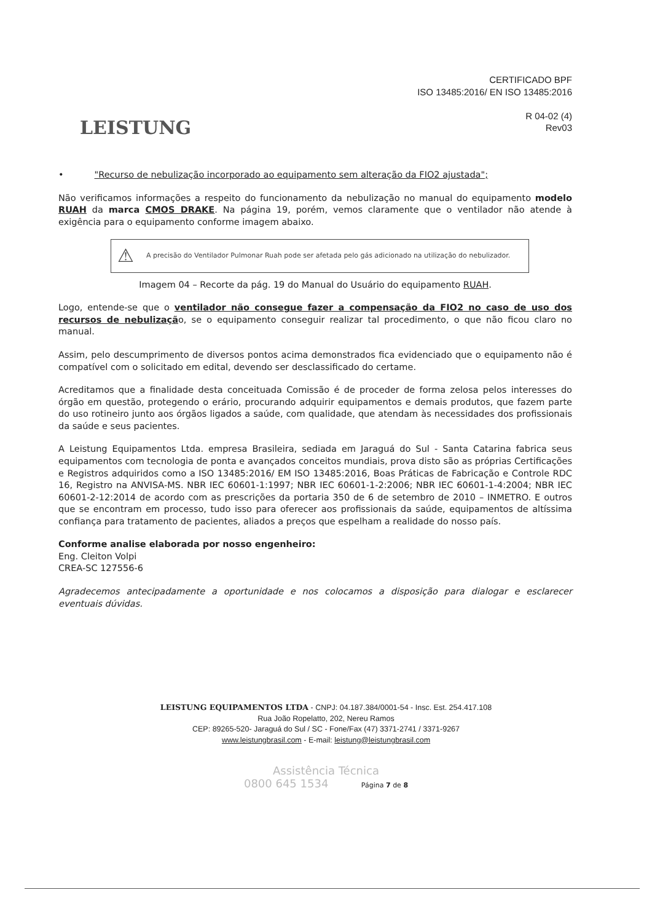LEISTUNG
CERTIFICADO BPF
ISO 13485:2016/ EN ISO 13485:2016
R 04-02 (4)
Rev03
• "Recurso de nebulização incorporado ao equipamento sem alteração da FIO2 ajustada";
Não verificamos informações a respeito do funcionamento da nebulização no manual do equipamento modelo RUAH da marca CMOS DRAKE. Na página 19, porém, vemos claramente que o ventilador não atende à exigência para o equipamento conforme imagem abaixo.
⚠ A precisão do Ventilador Pulmonar Ruah pode ser afetada pelo gás adicionado na utilização do nebulizador.
Imagem 04 – Recorte da pág. 19 do Manual do Usuário do equipamento RUAH.
Logo, entende-se que o ventilador não consegue fazer a compensação da FIO2 no caso de uso dos recursos de nebulização, se o equipamento conseguir realizar tal procedimento, o que não ficou claro no manual.
Assim, pelo descumprimento de diversos pontos acima demonstrados fica evidenciado que o equipamento não é compatível com o solicitado em edital, devendo ser desclassificado do certame.
Acreditamos que a finalidade desta conceituada Comissão é de proceder de forma zelosa pelos interesses do órgão em questão, protegendo o erário, procurando adquirir equipamentos e demais produtos, que fazem parte do uso rotineiro junto aos órgãos ligados a saúde, com qualidade, que atendam às necessidades dos profissionais da saúde e seus pacientes.
A Leistung Equipamentos Ltda. empresa Brasileira, sediada em Jaraguá do Sul - Santa Catarina fabrica seus equipamentos com tecnologia de ponta e avançados conceitos mundiais, prova disto são as próprias Certificações e Registros adquiridos como a ISO 13485:2016/ EM ISO 13485:2016, Boas Práticas de Fabricação e Controle RDC 16, Registro na ANVISA-MS. NBR IEC 60601-1:1997; NBR IEC 60601-1-2:2006; NBR IEC 60601-1-4:2004; NBR IEC 60601-2-12:2014 de acordo com as prescrições da portaria 350 de 6 de setembro de 2010 – INMETRO. E outros que se encontram em processo, tudo isso para oferecer aos profissionais da saúde, equipamentos de altíssima confiança para tratamento de pacientes, aliados a preços que espelham a realidade do nosso país.
Conforme analise elaborada por nosso engenheiro:
Eng. Cleiton Volpi
CREA-SC 127556-6
Agradecemos antecipadamente a oportunidade e nos colocamos a disposição para dialogar e esclarecer eventuais dúvidas.
LEISTUNG EQUIPAMENTOS LTDA - CNPJ: 04.187.384/0001-54 - Insc. Est. 254.417.108
Rua João Ropelatto, 202, Nereu Ramos
CEP: 89265-520- Jaraguá do Sul / SC - Fone/Fax (47) 3371-2741 / 3371-9267
www.leistungbrasil.com - E-mail: leistung@leistungbrasil.com
Assistência Técnica
0800 645 1534 Página 7 de 8